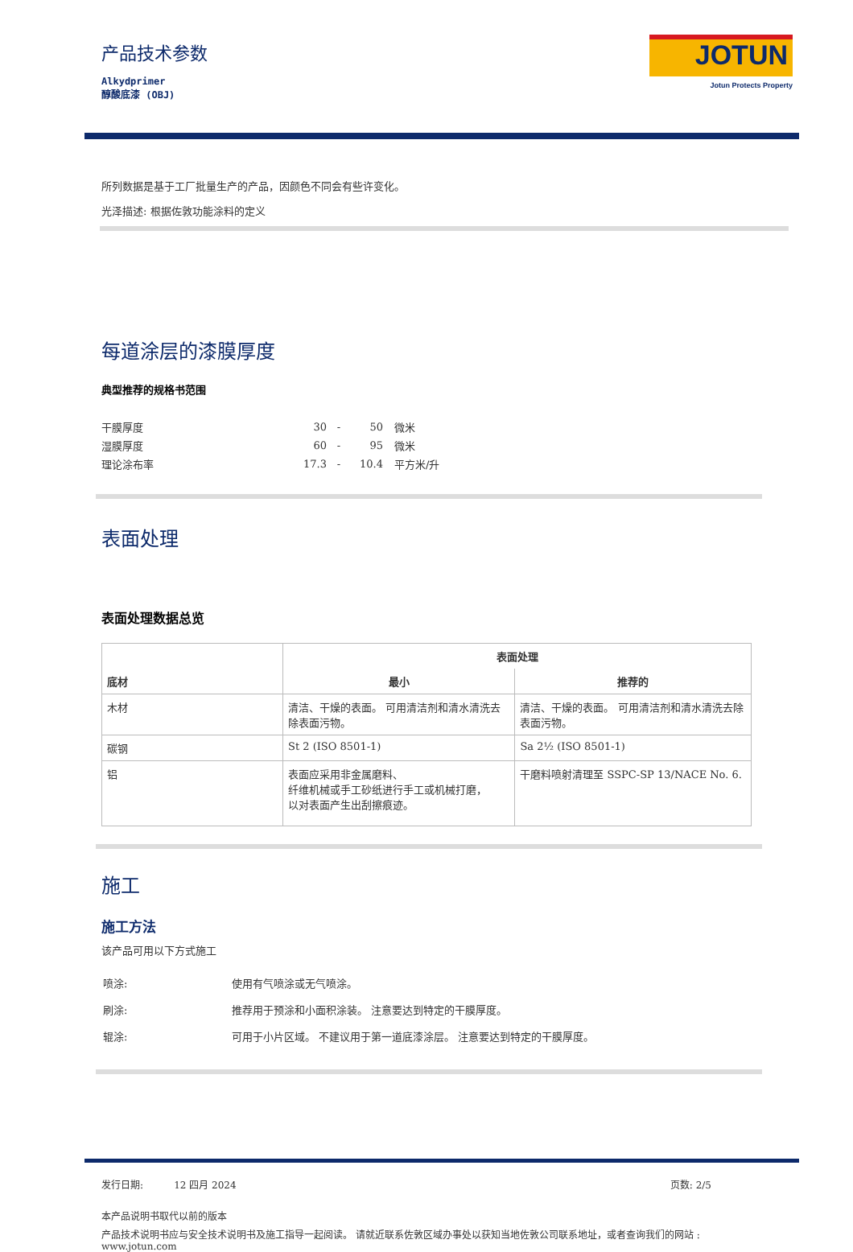JOTUN
Jotun Protects Property
产品技术参数
Alkydprimer
醇酸底漆 (OBJ)
所列数据是基于工厂批量生产的产品，因颜色不同会有些许变化。
光泽描述: 根据佐敦功能涂料的定义
每道涂层的漆膜厚度
典型推荐的规格书范围
| 干膜厚度 | 30 | - | 50 | 微米 |
| 湿膜厚度 | 60 | - | 95 | 微米 |
| 理论涂布率 | 17.3 | - | 10.4 | 平方米/升 |
表面处理
表面处理数据总览
| 底材 | 表面处理 | |
| --- | --- | --- |
| | 最小 | 推荐的 |
| 木材 | 清洁、干燥的表面。 可用清洁剂和清水清洗去除表面污物。 | 清洁、干燥的表面。 可用清洁剂和清水清洗去除表面污物。 |
| 碳钢 | St 2 (ISO 8501-1) | Sa 2½ (ISO 8501-1) |
| 铝 | 表面应采用非金属磨料、 纤维机械或手工砂纸进行手工或机械打磨， 以对表面产生出刮擦痕迹。 | 干磨料喷射清理至 SSPC-SP 13/NACE No. 6. |
施工
施工方法
该产品可用以下方式施工
| 喷涂: | 使用有气喷涂或无气喷涂。 |
| 刷涂: | 推荐用于预涂和小面积涂装。 注意要达到特定的干膜厚度。 |
| 辊涂: | 可用于小片区域。 不建议用于第一道底漆涂层。 注意要达到特定的干膜厚度。 |
发行日期: 12 四月 2024 页数: 2/5
本产品说明书取代以前的版本
产品技术说明书应与安全技术说明书及施工指导一起阅读。 请就近联系佐敦区域办事处以获知当地佐敦公司联系地址，或者查询我们的网站 :
www.jotun.com